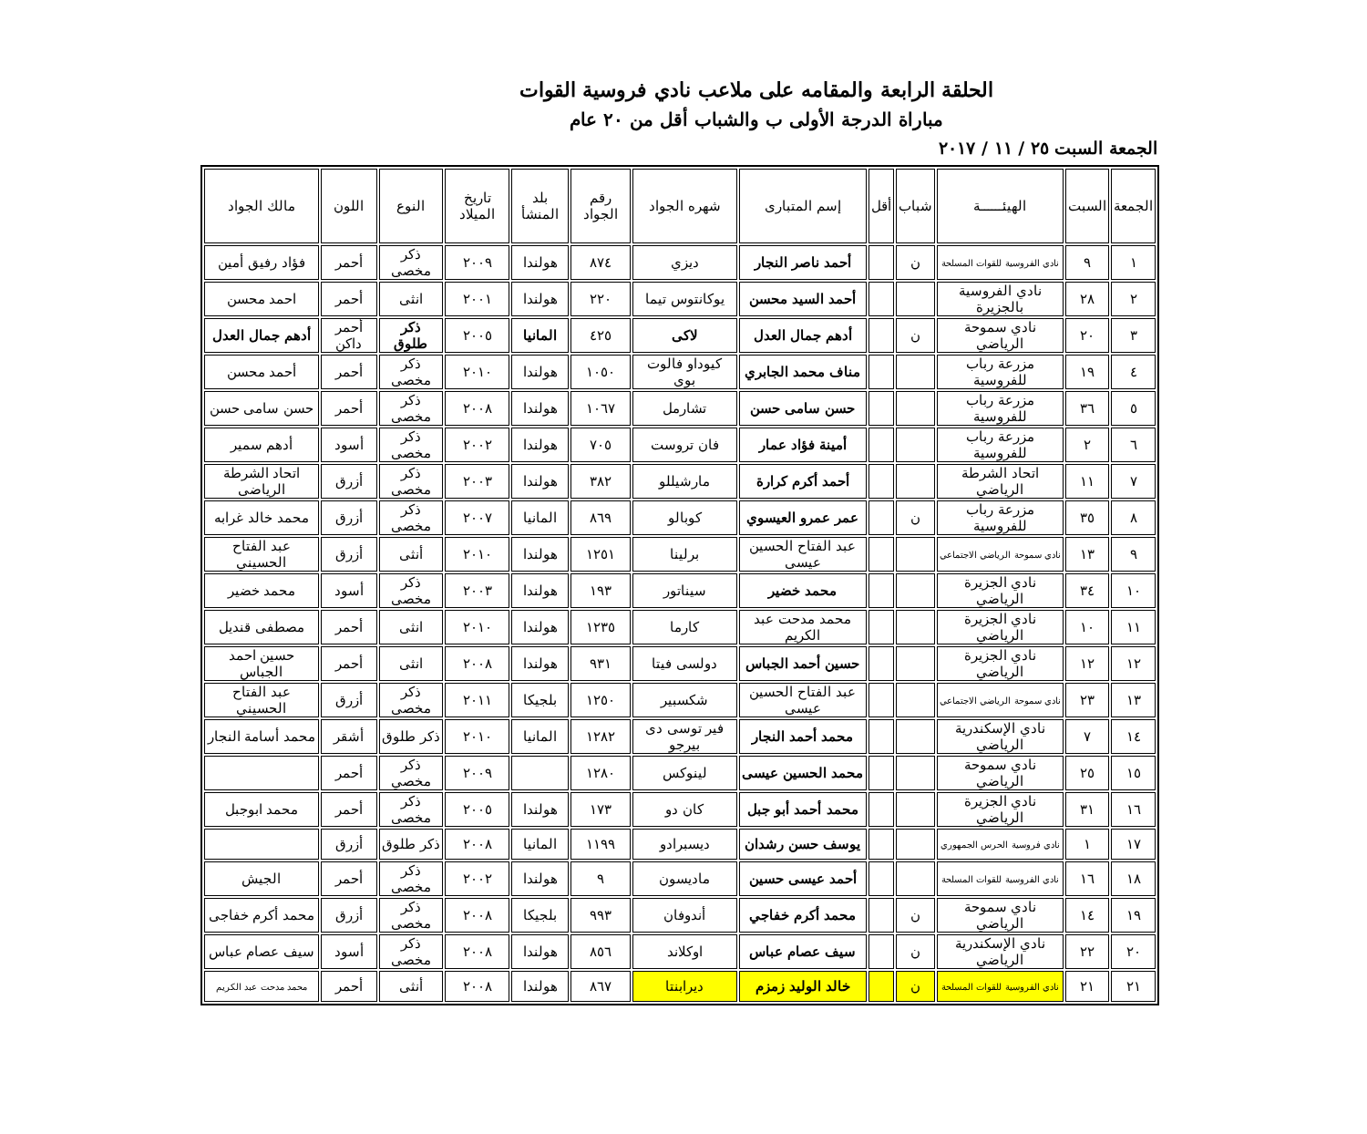الحلقة الرابعة والمقامه على ملاعب نادي فروسية القوات
مباراة الدرجة الأولى ب والشباب أقل من ٢٠ عام
الجمعة السبت ٢٥ / ١١ / ٢٠١٧
| الجمعة | السبت | الهيئــــــة | شباب | أقل | إسم المتبارى | شهره الجواد | رقم الجواد | بلد المنشأ | تاريخ الميلاد | النوع | اللون | مالك الجواد |
| --- | --- | --- | --- | --- | --- | --- | --- | --- | --- | --- | --- | --- |
| ١ | ٩ | نادي الفروسية للقوات المسلحة | ن | | أحمد ناصر النجار | ديزي | ٨٧٤ | هولندا | ٢٠٠٩ | ذكر مخصى | أحمر | فؤاد رفيق أمين |
| ٢ | ٢٨ | نادي الفروسية بالجزيرة | | | أحمد السيد محسن | يوكانتوس تيما | ٢٢٠ | هولندا | ٢٠٠١ | انثى | أحمر | احمد محسن |
| ٣ | ٢٠ | نادي سموحة الرياضي | ن | | أدهم جمال العدل | لاكى | ٤٢٥ | المانيا | ٢٠٠٥ | ذكر طلوق | أحمر داكن | أدهم جمال العدل |
| ٤ | ١٩ | مزرعة رباب للفروسية | | | مناف محمد الجابري | كيوداو فالوت بوى | ١٠٥٠ | هولندا | ٢٠١٠ | ذكر مخصى | أحمر | أحمد محسن |
| ٥ | ٣٦ | مزرعة رباب للفروسية | | | حسن سامى حسن | تشارمل | ١٠٦٧ | هولندا | ٢٠٠٨ | ذكر مخصى | أحمر | حسن سامى حسن |
| ٦ | ٢ | مزرعة رباب للفروسية | | | أمينة فؤاد عمار | فان تروست | ٧٠٥ | هولندا | ٢٠٠٢ | ذكر مخصى | أسود | أدهم سمير |
| ٧ | ١١ | اتحاد الشرطة الرياضي | | | أحمد أكرم كرارة | مارشيللو | ٣٨٢ | هولندا | ٢٠٠٣ | ذكر مخصى | أزرق | اتحاد الشرطة الرياضى |
| ٨ | ٣٥ | مزرعة رباب للفروسية | ن | | عمر عمرو العيسوي | كوبالو | ٨٦٩ | المانيا | ٢٠٠٧ | ذكر مخصى | أزرق | محمد خالد غرابه |
| ٩ | ١٣ | نادي سموحة الرياضي الاجتماعي | | | عبد الفتاح الحسين عيسى | برلينا | ١٢٥١ | هولندا | ٢٠١٠ | أنثى | أزرق | عبد الفتاح الحسيني |
| ١٠ | ٣٤ | نادي الجزيرة الرياضي | | | محمد خضير | سيناتور | ١٩٣ | هولندا | ٢٠٠٣ | ذكر مخصى | أسود | محمد خضير |
| ١١ | ١٠ | نادي الجزيرة الرياضي | | | محمد مدحت عبد الكريم | كارما | ١٢٣٥ | هولندا | ٢٠١٠ | انثى | أحمر | مصطفى قنديل |
| ١٢ | ١٢ | نادي الجزيرة الرياضي | | | حسين أحمد الجباس | دولسى فيتا | ٩٣١ | هولندا | ٢٠٠٨ | انثى | أحمر | حسين احمد الجباس |
| ١٣ | ٢٣ | نادي سموحة الرياضي الاجتماعي | | | عبد الفتاح الحسين عيسى | شكسبير | ١٢٥٠ | بلجيكا | ٢٠١١ | ذكر مخصى | أزرق | عبد الفتاح الحسيني |
| ١٤ | ٧ | نادي الإسكندرية الرياضي | | | محمد أحمد النجار | فير توسى دى بيرجو | ١٢٨٢ | المانيا | ٢٠١٠ | ذكر طلوق | أشقر | محمد أسامة النجار |
| ١٥ | ٢٥ | نادي سموحة الرياضي | | | محمد الحسين عيسى | لينوكس | ١٢٨٠ | | ٢٠٠٩ | ذكر مخصي | أحمر | |
| ١٦ | ٣١ | نادي الجزيرة الرياضي | | | محمد أحمد أبو جبل | كان دو | ١٧٣ | هولندا | ٢٠٠٥ | ذكر مخصى | أحمر | محمد ابوجبل |
| ١٧ | ١ | نادي فروسية الحرس الجمهوري | | | يوسف حسن رشدان | ديسبرادو | ١١٩٩ | المانيا | ٢٠٠٨ | ذكر طلوق | أزرق | |
| ١٨ | ١٦ | نادي الفروسية للقوات المسلحة | | | أحمد عيسى حسين | ماديسون | ٩ | هولندا | ٢٠٠٢ | ذكر مخصى | أحمر | الجيش |
| ١٩ | ١٤ | نادي سموحة الرياضي | ن | | محمد أكرم خفاجي | أندوفان | ٩٩٣ | بلجيكا | ٢٠٠٨ | ذكر مخصى | أزرق | محمد أكرم خفاجى |
| ٢٠ | ٢٢ | نادي الإسكندرية الرياضي | ن | | سيف عصام عباس | اوكلاند | ٨٥٦ | هولندا | ٢٠٠٨ | ذكر مخصى | أسود | سيف عصام عباس |
| ٢١ | ٢١ | نادي الفروسية للقوات المسلحة | ن | | خالد الوليد زمزم | ديرابنتا | ٨٦٧ | هولندا | ٢٠٠٨ | أنثى | أحمر | محمد مدحت عبد الكريم |